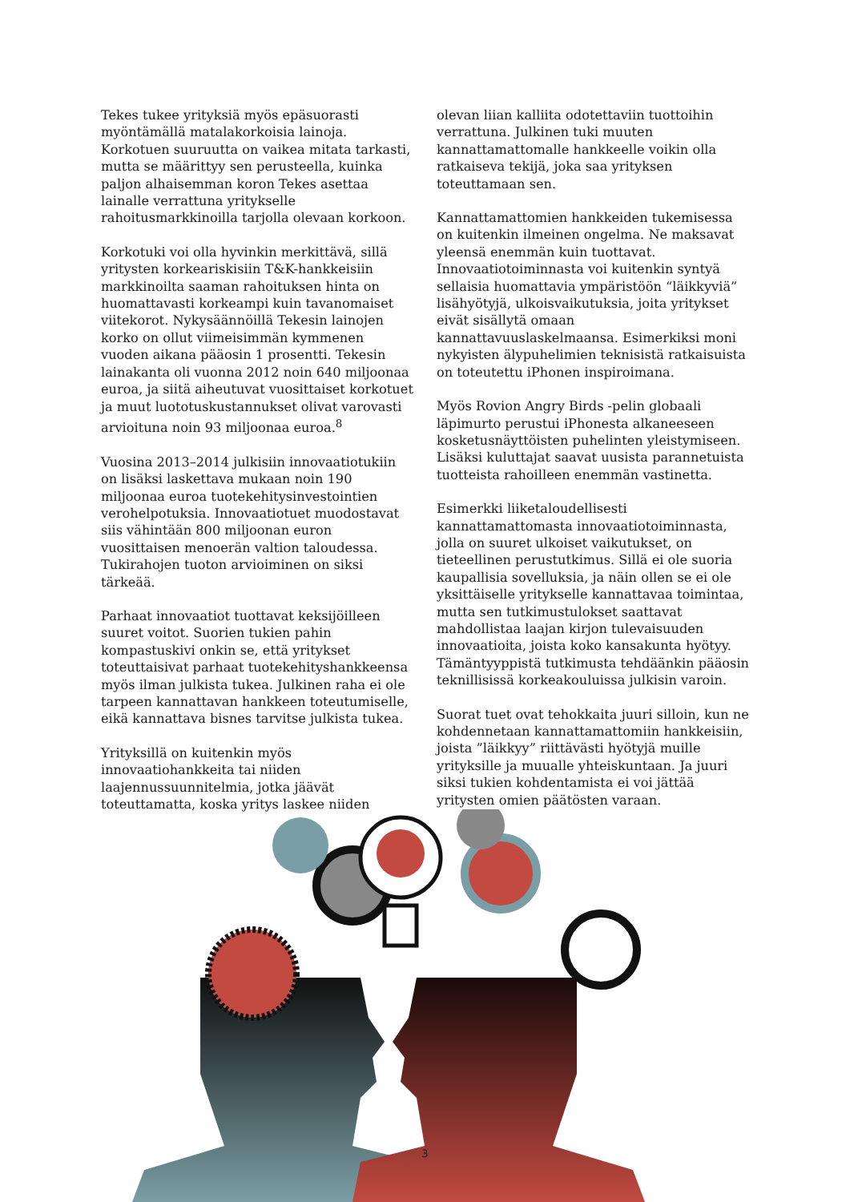Tekes tukee yrityksiä myös epäsuorasti myöntämällä matalakorkoisia lainoja. Korkotuen suuruutta on vaikea mitata tarkasti, mutta se määrittyy sen perusteella, kuinka paljon alhaisemman koron Tekes asettaa lainalle verrattuna yritykselle rahoitusmarkkinoilla tarjolla olevaan korkoon.
Korkotuki voi olla hyvinkin merkittävä, sillä yritysten korkeariskisiin T&K-hankkeisiin markkinoilta saaman rahoituksen hinta on huomattavasti korkeampi kuin tavanomaiset viitekorot. Nykysäännöillä Tekesin lainojen korko on ollut viimeisimmän kymmenen vuoden aikana pääosin 1 prosentti. Tekesin lainakanta oli vuonna 2012 noin 640 miljoonaa euroa, ja siitä aiheutuvat vuosittaiset korkotuet ja muut luototuskustannukset olivat varovasti arvioituna noin 93 miljoonaa euroa.<sup>8</sup>
Vuosina 2013–2014 julkisiin innovaatiotukiin on lisäksi laskettava mukaan noin 190 miljoonaa euroa tuotekehitysinvestointien verohelpotuksia. Innovaatiotuet muodostavat siis vähintään 800 miljoonan euron vuosittaisen menoerän valtion taloudessa. Tukirahojen tuoton arvioiminen on siksi tärkeää.
Parhaat innovaatiot tuottavat keksijöilleen suuret voitot. Suorien tukien pahin kompastuskivi onkin se, että yritykset toteuttaisivat parhaat tuotekehityshankkeensa myös ilman julkista tukea. Julkinen raha ei ole tarpeen kannattavan hankkeen toteutumiselle, eikä kannattava bisnes tarvitse julkista tukea.
Yrityksillä on kuitenkin myös innovaatiohankkeita tai niiden laajennussuunnitelmia, jotka jäävät toteuttamatta, koska yritys laskee niiden
olevan liian kalliita odotettaviin tuottoihin verrattuna. Julkinen tuki muuten kannattamattomalle hankkeelle voikin olla ratkaiseva tekijä, joka saa yrityksen toteuttamaan sen.
Kannattamattomien hankkeiden tukemisessa on kuitenkin ilmeinen ongelma. Ne maksavat yleensä enemmän kuin tuottavat. Innovaatiotoiminnasta voi kuitenkin syntyä sellaisia huomattavia ympäristöön “läikkyviä” lisähyötyjä, ulkoisvaikutuksia, joita yritykset eivät sisällytä omaan kannattavuuslaskelmaansa. Esimerkiksi moni nykyisten älypuhelimien teknisistä ratkaisuista on toteutettu iPhonen inspiroimana.
Myös Rovion Angry Birds -pelin globaali läpimurto perustui iPhonesta alkaneeseen kosketusnäyttöisten puhelinten yleistymiseen. Lisäksi kuluttajat saavat uusista parannetuista tuotteista rahoilleen enemmän vastinetta.
Esimerkki liiketaloudellisesti kannattamattomasta innovaatiotoiminnasta, jolla on suuret ulkoiset vaikutukset, on tieteellinen perustutkimus. Sillä ei ole suoria kaupallisia sovelluksia, ja näin ollen se ei ole yksittäiselle yritykselle kannattavaa toimintaa, mutta sen tutkimustulokset saattavat mahdollistaa laajan kirjon tulevaisuuden innovaatioita, joista koko kansakunta hyötyy. Tämäntyyppistä tutkimusta tehdäänkin pääosin teknillisissä korkeakouluissa julkisin varoin.
Suorat tuet ovat tehokkaita juuri silloin, kun ne kohdennetaan kannattamattomiin hankkeisiin, joista ”läikkyy” riittävästi hyötyjä muille yrityksille ja muualle yhteiskuntaan. Ja juuri siksi tukien kohdentamista ei voi jättää yritysten omien päätösten varaan.
3